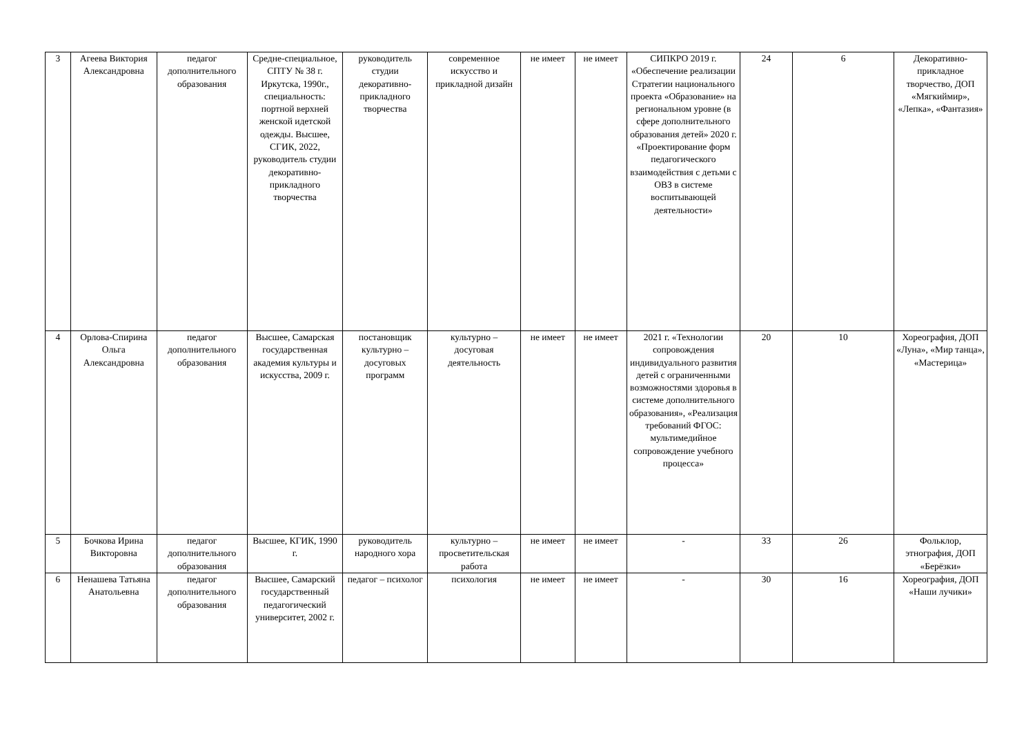| 3 | Агеева Виктория Александровна | педагог дополнительного образования | Средне-специальное, СПТУ № 38 г. Иркутска, 1990г., специальность: портной верхней женской идетской одежды. Высшее, СГИК, 2022, руководитель студии декоративно-прикладного творчества | руководитель студии декоративно-прикладного творчества | современное искусство и прикладной дизайн | не имеет | не имеет | СИПКРО 2019 г. «Обеспечение реализации Стратегии национального проекта «Образование» на региональном уровне (в сфере дополнительного образования детей» 2020 г. «Проектирование форм педагогического взаимодействия с детьми с ОВЗ в системе воспитывающей деятельности» | 24 | 6 | Декоративно-прикладное творчество, ДОП «Мягкиймир», «Лепка», «Фантазия» |
| 4 | Орлова-Спирина Ольга Александровна | педагог дополнительного образования | Высшее, Самарская государственная академия культуры и искусства, 2009 г. | постановщик культурно – досуговых программ | культурно – досуговая деятельность | не имеет | не имеет | 2021 г. «Технологии сопровождения индивидуального развития детей с ограниченными возможностями здоровья в системе дополнительного образования», «Реализация требований ФГОС: мультимедийное сопровождение учебного процесса» | 20 | 10 | Хореография, ДОП «Луна», «Мир танца», «Мастерица» |
| 5 | Бочкова Ирина Викторовна | педагог дополнительного образования | Высшее, КГИК, 1990 г. | руководитель народного хора | культурно – просветительская работа | не имеет | не имеет | - | 33 | 26 | Фольклор, этнография, ДОП «Берёзки» |
| 6 | Ненашева Татьяна Анатольевна | педагог дополнительного образования | Высшее, Самарский государственный педагогический университет, 2002 г. | педагог – психолог | психология | не имеет | не имеет | - | 30 | 16 | Хореография, ДОП «Наши лучики» |